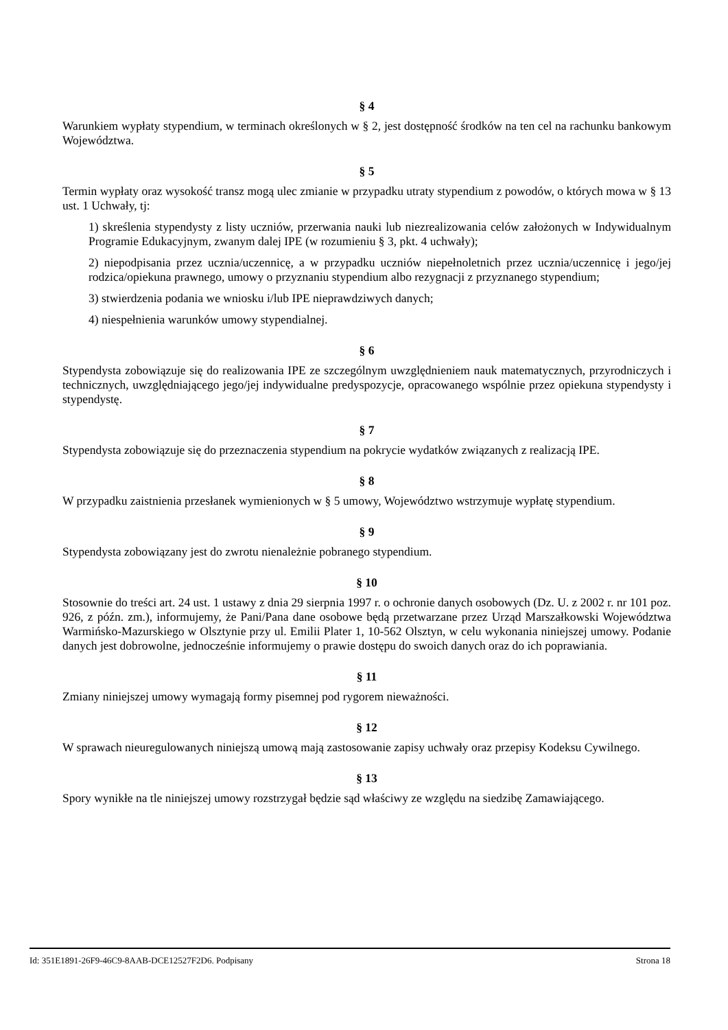§ 4
Warunkiem wypłaty stypendium, w terminach określonych w § 2, jest dostępność środków na ten cel na rachunku bankowym Województwa.
§ 5
Termin wypłaty oraz wysokość transz mogą ulec zmianie w przypadku utraty stypendium z powodów, o których mowa w § 13 ust. 1 Uchwały, tj:
1) skreślenia stypendysty z listy uczniów, przerwania nauki lub niezrealizowania celów założonych w Indywidualnym Programie Edukacyjnym, zwanym dalej IPE (w rozumieniu § 3, pkt. 4 uchwały);
2) niepodpisania przez ucznia/uczennicę, a w przypadku uczniów niepełnoletnich przez ucznia/uczennicę i jego/jej rodzica/opiekuna prawnego, umowy o przyznaniu stypendium albo rezygnacji z przyznanego stypendium;
3) stwierdzenia podania we wniosku i/lub IPE nieprawdziwych danych;
4) niespełnienia warunków umowy stypendialnej.
§ 6
Stypendysta zobowiązuje się do realizowania IPE ze szczególnym uwzględnieniem nauk matematycznych, przyrodniczych i technicznych, uwzględniającego jego/jej indywidualne predyspozycje, opracowanego wspólnie przez opiekuna stypendysty i stypendystę.
§ 7
Stypendysta zobowiązuje się do przeznaczenia stypendium na pokrycie wydatków związanych z realizacją IPE.
§ 8
W przypadku zaistnienia przesłanek wymienionych w § 5 umowy, Województwo wstrzymuje wypłatę stypendium.
§ 9
Stypendysta zobowiązany jest do zwrotu nienależnie pobranego stypendium.
§ 10
Stosownie do treści art. 24 ust. 1 ustawy z dnia 29 sierpnia 1997 r. o ochronie danych osobowych (Dz. U. z 2002 r. nr 101 poz. 926, z późn. zm.), informujemy, że Pani/Pana dane osobowe będą przetwarzane przez Urząd Marszałkowski Województwa Warmińsko-Mazurskiego w Olsztynie przy ul. Emilii Plater 1, 10-562 Olsztyn, w celu wykonania niniejszej umowy. Podanie danych jest dobrowolne, jednocześnie informujemy o prawie dostępu do swoich danych oraz do ich poprawiania.
§ 11
Zmiany niniejszej umowy wymagają formy pisemnej pod rygorem nieważności.
§ 12
W sprawach nieuregulowanych niniejszą umową mają zastosowanie zapisy uchwały oraz przepisy Kodeksu Cywilnego.
§ 13
Spory wynikłe na tle niniejszej umowy rozstrzygał będzie sąd właściwy ze względu na siedzibę Zamawiającego.
Id: 351E1891-26F9-46C9-8AAB-DCE12527F2D6. Podpisany Strona 18